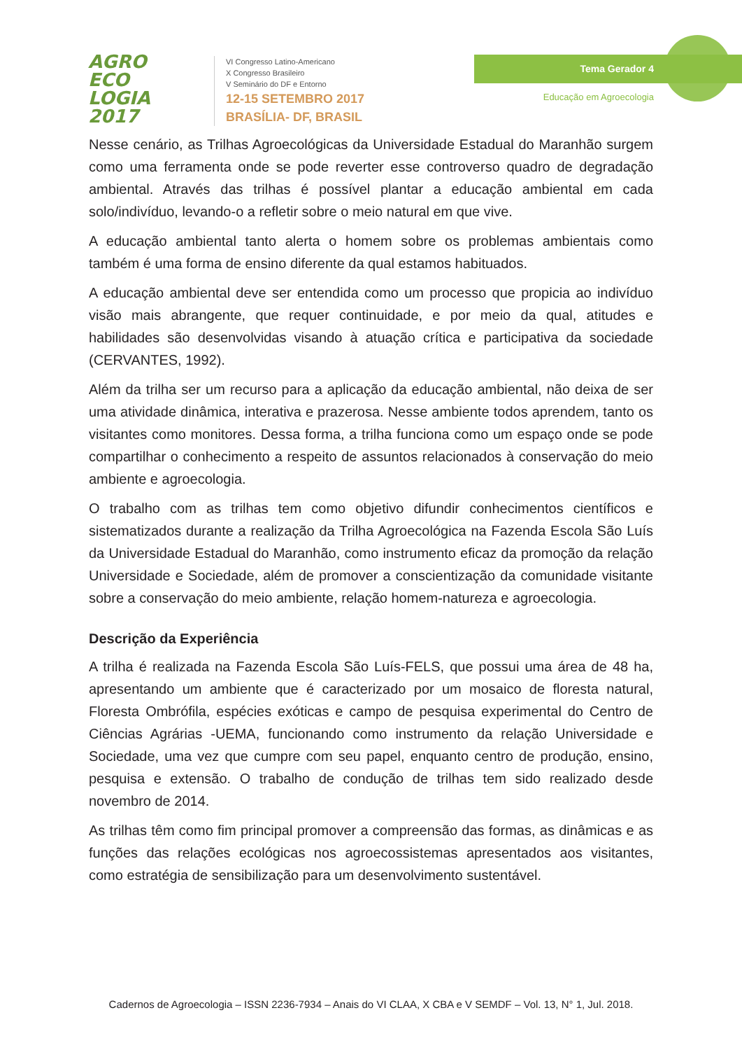AGRO
ECO
LOGIA
2017
VI Congresso Latino-Americano
X Congresso Brasileiro
V Seminário do DF e Entorno
12-15 SETEMBRO 2017
BRASÍLIA- DF, BRASIL
Tema Gerador 4
Educação em Agroecologia
Nesse cenário, as Trilhas Agroecológicas da Universidade Estadual do Maranhão surgem como uma ferramenta onde se pode reverter esse controverso quadro de degradação ambiental. Através das trilhas é possível plantar a educação ambiental em cada solo/indivíduo, levando-o a refletir sobre o meio natural em que vive.
A educação ambiental tanto alerta o homem sobre os problemas ambientais como também é uma forma de ensino diferente da qual estamos habituados.
A educação ambiental deve ser entendida como um processo que propicia ao indivíduo visão mais abrangente, que requer continuidade, e por meio da qual, atitudes e habilidades são desenvolvidas visando à atuação crítica e participativa da sociedade (CERVANTES, 1992).
Além da trilha ser um recurso para a aplicação da educação ambiental, não deixa de ser uma atividade dinâmica, interativa e prazerosa. Nesse ambiente todos aprendem, tanto os visitantes como monitores. Dessa forma, a trilha funciona como um espaço onde se pode compartilhar o conhecimento a respeito de assuntos relacionados à conservação do meio ambiente e agroecologia.
O trabalho com as trilhas tem como objetivo difundir conhecimentos científicos e sistematizados durante a realização da Trilha Agroecológica na Fazenda Escola São Luís da Universidade Estadual do Maranhão, como instrumento eficaz da promoção da relação Universidade e Sociedade, além de promover a conscientização da comunidade visitante sobre a conservação do meio ambiente, relação homem-natureza e agroecologia.
Descrição da Experiência
A trilha é realizada na Fazenda Escola São Luís-FELS, que possui uma área de 48 ha, apresentando um ambiente que é caracterizado por um mosaico de floresta natural, Floresta Ombrófila, espécies exóticas e campo de pesquisa experimental do Centro de Ciências Agrárias -UEMA, funcionando como instrumento da relação Universidade e Sociedade, uma vez que cumpre com seu papel, enquanto centro de produção, ensino, pesquisa e extensão. O trabalho de condução de trilhas tem sido realizado desde novembro de 2014.
As trilhas têm como fim principal promover a compreensão das formas, as dinâmicas e as funções das relações ecológicas nos agroecossistemas apresentados aos visitantes, como estratégia de sensibilização para um desenvolvimento sustentável.
Cadernos de Agroecologia – ISSN 2236-7934 – Anais do VI CLAA, X CBA e V SEMDF – Vol. 13, N° 1, Jul. 2018.